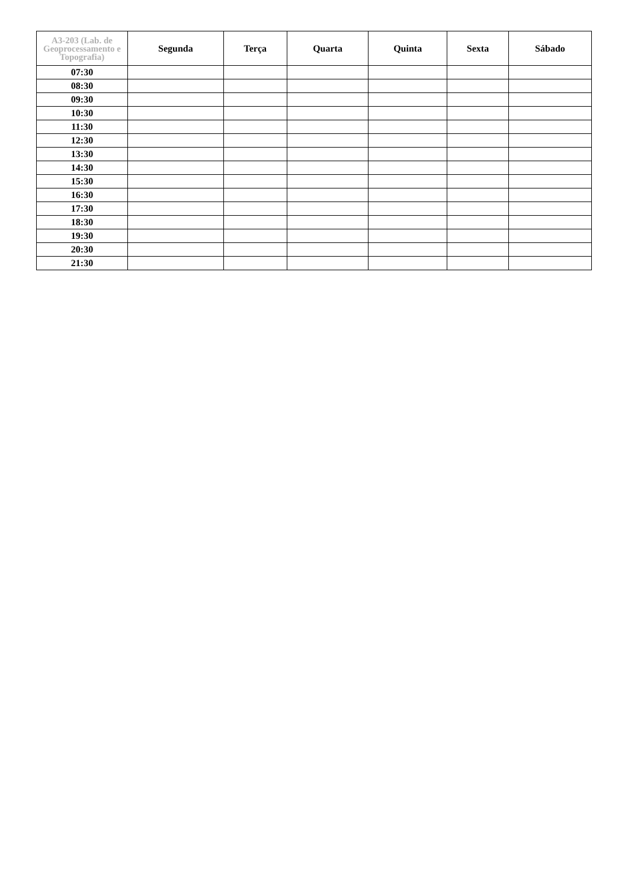| A3-203 (Lab. de Geoprocessamento e Topografia) | Segunda | Terça | Quarta | Quinta | Sexta | Sábado |
| --- | --- | --- | --- | --- | --- | --- |
| 07:30 | | | | | | |
| 08:30 | | | | | | |
| 09:30 | | | | | | |
| 10:30 | | | | | | |
| 11:30 | | | | | | |
| 12:30 | | | | | | |
| 13:30 | | | | | | |
| 14:30 | | | | | | |
| 15:30 | | | | | | |
| 16:30 | | | | | | |
| 17:30 | | | | | | |
| 18:30 | | | | | | |
| 19:30 | | | | | | |
| 20:30 | | | | | | |
| 21:30 | | | | | | |